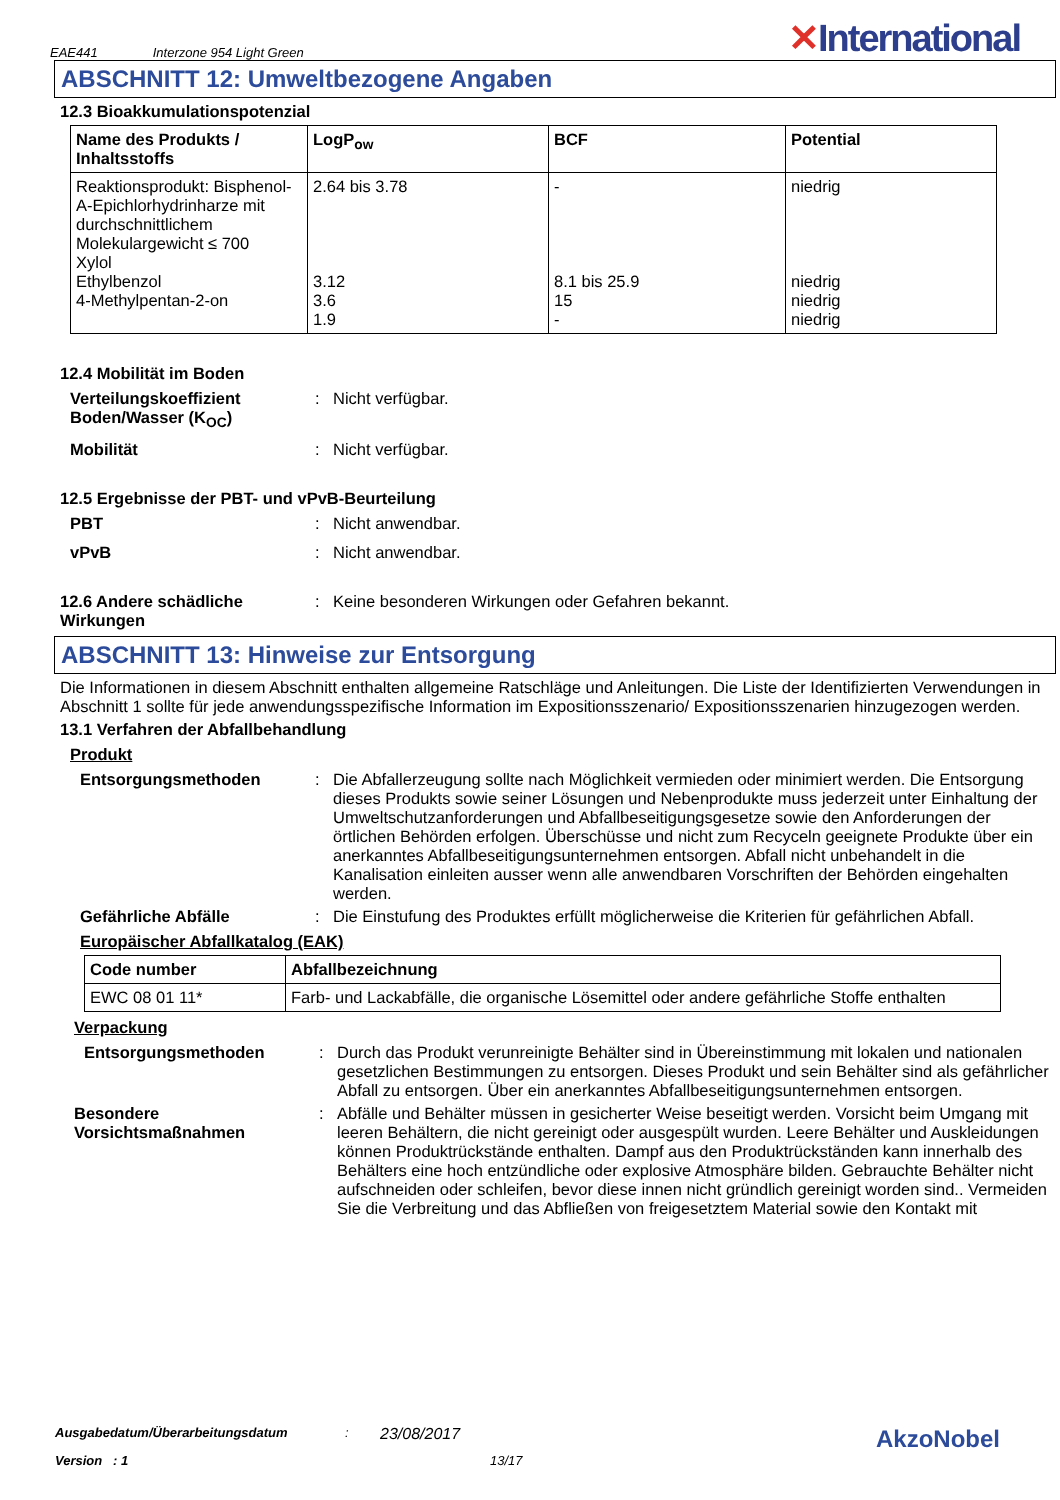EAE441 Interzone 954 Light Green
✕International
ABSCHNITT 12: Umweltbezogene Angaben
12.3 Bioakkumulationspotenzial
| Name des Produkts / Inhaltsstoffs | LogP<sub>ow</sub> | BCF | Potential |
| --- | --- | --- | --- |
| Reaktionsprodukt: Bisphenol-A-Epichlorhydrinharze mit durchschnittlichem Molekulargewicht ≤ 700 Xylol Ethylbenzol 4-Methylpentan-2-on | 2.64 bis 3.78 3.12 3.6 1.9 | - 8.1 bis 25.9 15 - | niedrig niedrig niedrig niedrig |
12.4 Mobilität im Boden
Verteilungskoeffizient Boden/Wasser (K<sub>OC</sub>): Nicht verfügbar. Mobilität: Nicht verfügbar.
12.5 Ergebnisse der PBT- und vPvB-Beurteilung
PBT: Nicht anwendbar. vPvB: Nicht anwendbar.
12.6 Andere schädliche Wirkungen: Keine besonderen Wirkungen oder Gefahren bekannt.
ABSCHNITT 13: Hinweise zur Entsorgung
Die Informationen in diesem Abschnitt enthalten allgemeine Ratschläge und Anleitungen. Die Liste der Identifizierten Verwendungen in Abschnitt 1 sollte für jede anwendungsspezifische Information im Expositionsszenario/ Expositionsszenarien hinzugezogen werden.
13.1 Verfahren der Abfallbehandlung
Produkt
Entsorgungsmethoden: Die Abfallerzeugung sollte nach Möglichkeit vermieden oder minimiert werden. Die Entsorgung dieses Produkts sowie seiner Lösungen und Nebenprodukte muss jederzeit unter Einhaltung der Umweltschutzanforderungen und Abfallbeseitigungsgesetze sowie den Anforderungen der örtlichen Behörden erfolgen. Überschüsse und nicht zum Recyceln geeignete Produkte über ein anerkanntes Abfallbeseitigungsunternehmen entsorgen. Abfall nicht unbehandelt in die Kanalisation einleiten ausser wenn alle anwendbaren Vorschriften der Behörden eingehalten werden. Gefährliche Abfälle: Die Einstufung des Produktes erfüllt möglicherweise die Kriterien für gefährlichen Abfall.
Europäischer Abfallkatalog (EAK)
| Code number | Abfallbezeichnung |
| --- | --- |
| EWC 08 01 11* | Farb- und Lackabfälle, die organische Lösemittel oder andere gefährliche Stoffe enthalten |
Verpackung
Entsorgungsmethoden: Durch das Produkt verunreinigte Behälter sind in Übereinstimmung mit lokalen und nationalen gesetzlichen Bestimmungen zu entsorgen. Dieses Produkt und sein Behälter sind als gefährlicher Abfall zu entsorgen. Über ein anerkanntes Abfallbeseitigungsunternehmen entsorgen. Besondere Vorsichtsmaßnahmen: Abfälle und Behälter müssen in gesicherter Weise beseitigt werden. Vorsicht beim Umgang mit leeren Behältern, die nicht gereinigt oder ausgespült wurden. Leere Behälter und Auskleidungen können Produktrückstände enthalten. Dampf aus den Produktrückständen kann innerhalb des Behälters eine hoch entzündliche oder explosive Atmosphäre bilden. Gebrauchte Behälter nicht aufschneiden oder schleifen, bevor diese innen nicht gründlich gereinigt worden sind.. Vermeiden Sie die Verbreitung und das Abfließen von freigesetztem Material sowie den Kontakt mit
Ausgabedatum/Überarbeitungsdatum: 23/08/2017 AkzoNobel
Version : 1 13/17